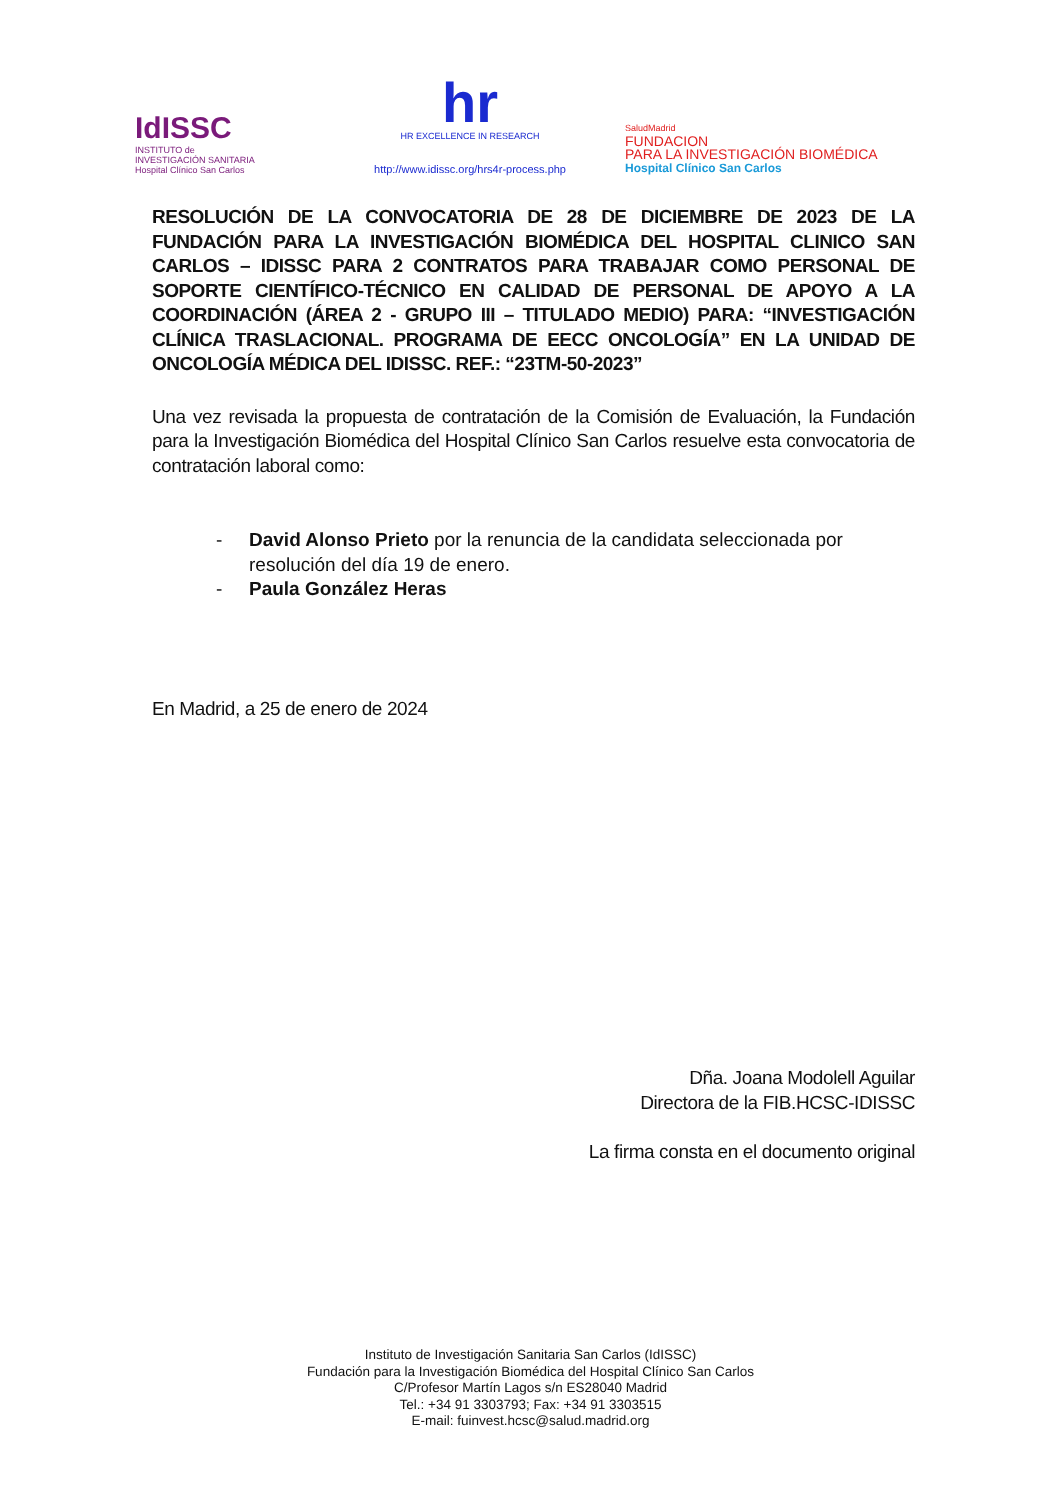IdISSC
INSTITUTO de
INVESTIGACIÓN SANITARIA
Hospital Clínico San Carlos
hr
HR EXCELLENCE IN RESEARCH
http://www.idissc.org/hrs4r-process.php
SaludMadrid
FUNDACION
PARA LA INVESTIGACIÓN BIOMÉDICA
Hospital Clínico San Carlos
RESOLUCIÓN DE LA CONVOCATORIA DE 28 DE DICIEMBRE DE 2023 DE LA FUNDACIÓN PARA LA INVESTIGACIÓN BIOMÉDICA DEL HOSPITAL CLINICO SAN CARLOS – IDISSC PARA 2 CONTRATOS PARA TRABAJAR COMO PERSONAL DE SOPORTE CIENTÍFICO-TÉCNICO EN CALIDAD DE PERSONAL DE APOYO A LA COORDINACIÓN (ÁREA 2 - GRUPO III – TITULADO MEDIO) PARA: “INVESTIGACIÓN CLÍNICA TRASLACIONAL. PROGRAMA DE EECC ONCOLOGÍA” EN LA UNIDAD DE ONCOLOGÍA MÉDICA DEL IDISSC. REF.: “23TM-50-2023”
Una vez revisada la propuesta de contratación de la Comisión de Evaluación, la Fundación para la Investigación Biomédica del Hospital Clínico San Carlos resuelve esta convocatoria de contratación laboral como:
- David Alonso Prieto por la renuncia de la candidata seleccionada por resolución del día 19 de enero.
- Paula González Heras
En Madrid, a 25 de enero de 2024
Dña. Joana Modolell Aguilar
Directora de la FIB.HCSC-IDISSC
La firma consta en el documento original
Instituto de Investigación Sanitaria San Carlos (IdISSC)
Fundación para la Investigación Biomédica del Hospital Clínico San Carlos
C/Profesor Martín Lagos s/n ES28040 Madrid
Tel.: +34 91 3303793; Fax: +34 91 3303515
E-mail: fuinvest.hcsc@salud.madrid.org